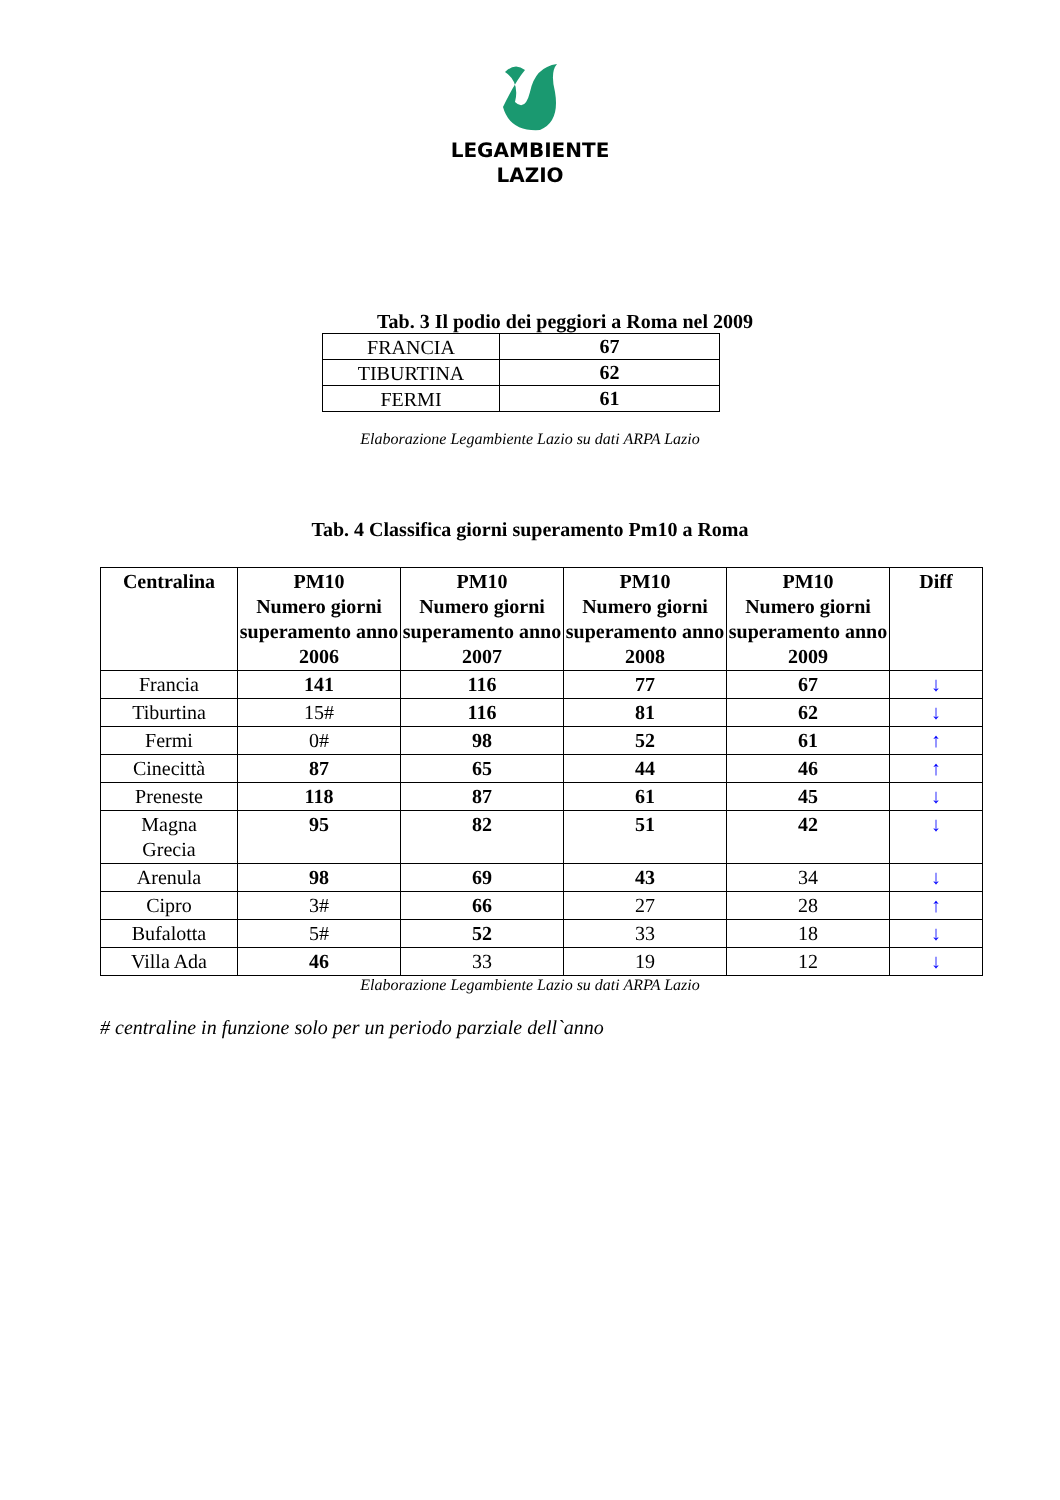LEGAMBIENTE
LAZIO
Tab. 3 Il podio dei peggiori a Roma nel 2009
| FRANCIA | 67 |
| TIBURTINA | 62 |
| FERMI | 61 |
Elaborazione Legambiente Lazio su dati ARPA Lazio
Tab. 4 Classifica giorni superamento Pm10 a Roma
| Centralina | PM10 Numero giorni superamento anno 2006 | PM10 Numero giorni superamento anno 2007 | PM10 Numero giorni superamento anno 2008 | PM10 Numero giorni superamento anno 2009 | Diff |
| --- | --- | --- | --- | --- | --- |
| Francia | 141 | 116 | 77 | 67 | ↓ |
| Tiburtina | 15# | 116 | 81 | 62 | ↓ |
| Fermi | 0# | 98 | 52 | 61 | ↑ |
| Cinecittà | 87 | 65 | 44 | 46 | ↑ |
| Preneste | 118 | 87 | 61 | 45 | ↓ |
| Magna Grecia | 95 | 82 | 51 | 42 | ↓ |
| Arenula | 98 | 69 | 43 | 34 | ↓ |
| Cipro | 3# | 66 | 27 | 28 | ↑ |
| Bufalotta | 5# | 52 | 33 | 18 | ↓ |
| Villa Ada | 46 | 33 | 19 | 12 | ↓ |
Elaborazione Legambiente Lazio su dati ARPA Lazio
# centraline in funzione solo per un periodo parziale dell`anno